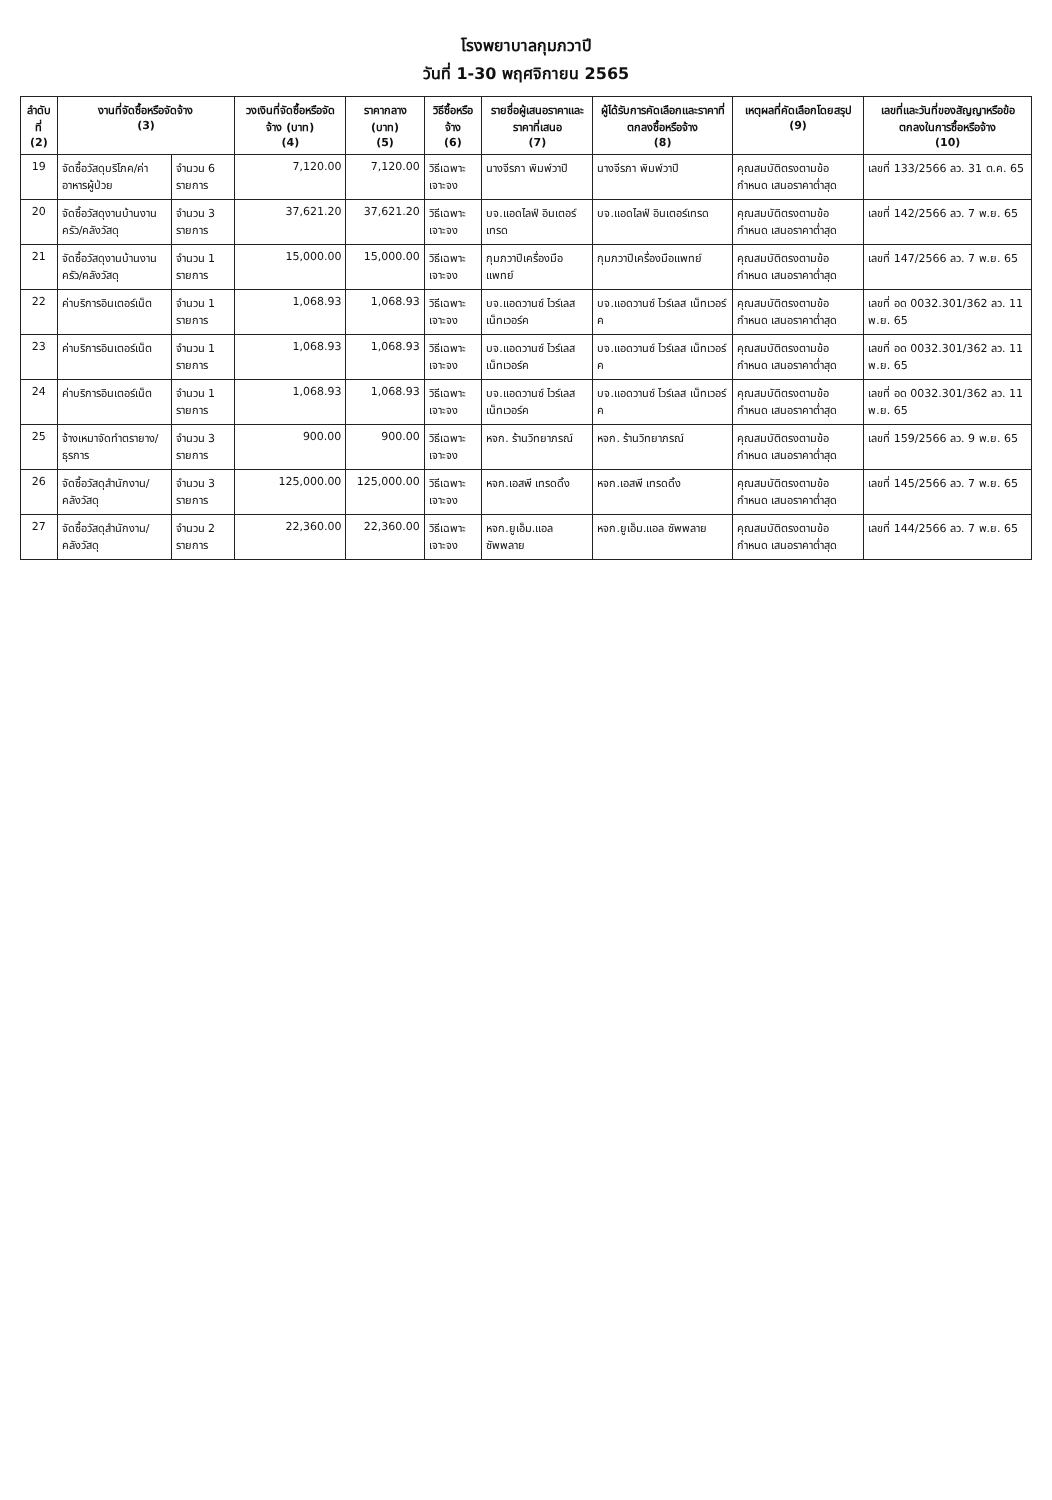โรงพยาบาลกุมภวาปี
วันที่ 1-30 พฤศจิกายน 2565
| ลำดับที่ (2) | งานที่จัดซื้อหรือจัดจ้าง (3) | | วงเงินที่จัดซื้อหรือจัดจ้าง (บาท) (4) | ราคากลาง (บาท) (5) | วิธีซื้อหรือจ้าง (6) | รายชื่อผู้เสนอราคาและราคาที่เสนอ (7) | ผู้ได้รับการคัดเลือกและราคาที่ตกลงซื้อหรือจ้าง (8) | เหตุผลที่คัดเลือกโดยสรุป (9) | เลขที่และวันที่ของสัญญาหรือข้อตกลงในการซื้อหรือจ้าง (10) |
| --- | --- | --- | --- | --- | --- | --- | --- | --- | --- |
| 19 | จัดซื้อวัสดุบริโภค/ค่าอาหารผู้ป่วย | จำนวน 6 รายการ | 7,120.00 | 7,120.00 | วิธีเฉพาะเจาะจง | นางจีรภา พิมพ์วาปี | นางจีรภา พิมพ์วาปี | คุณสมบัติตรงตามข้อกำหนด เสนอราคาต่ำสุด | เลขที่ 133/2566 ลว. 31 ต.ค. 65 |
| 20 | จัดซื้อวัสดุงานบ้านงานครัว/คลังวัสดุ | จำนวน 3 รายการ | 37,621.20 | 37,621.20 | วิธีเฉพาะเจาะจง | บจ.แอดไลฟ์ อินเตอร์เทรด | บจ.แอดไลฟ์ อินเตอร์เทรด | คุณสมบัติตรงตามข้อกำหนด เสนอราคาต่ำสุด | เลขที่ 142/2566 ลว. 7 พ.ย. 65 |
| 21 | จัดซื้อวัสดุงานบ้านงานครัว/คลังวัสดุ | จำนวน 1 รายการ | 15,000.00 | 15,000.00 | วิธีเฉพาะเจาะจง | กุมภวาปีเครื่องมือแพทย์ | กุมภวาปีเครื่องมือแพทย์ | คุณสมบัติตรงตามข้อกำหนด เสนอราคาต่ำสุด | เลขที่ 147/2566 ลว. 7 พ.ย. 65 |
| 22 | ค่าบริการอินเตอร์เน็ต | จำนวน 1 รายการ | 1,068.93 | 1,068.93 | วิธีเฉพาะเจาะจง | บจ.แอดวานซ์ ไวร์เลส เน็ทเวอร์ค | บจ.แอดวานซ์ ไวร์เลส เน็ทเวอร์ค | คุณสมบัติตรงตามข้อกำหนด เสนอราคาต่ำสุด | เลขที่ อด 0032.301/362 ลว. 11 พ.ย. 65 |
| 23 | ค่าบริการอินเตอร์เน็ต | จำนวน 1 รายการ | 1,068.93 | 1,068.93 | วิธีเฉพาะเจาะจง | บจ.แอดวานซ์ ไวร์เลส เน็ทเวอร์ค | บจ.แอดวานซ์ ไวร์เลส เน็ทเวอร์ค | คุณสมบัติตรงตามข้อกำหนด เสนอราคาต่ำสุด | เลขที่ อด 0032.301/362 ลว. 11 พ.ย. 65 |
| 24 | ค่าบริการอินเตอร์เน็ต | จำนวน 1 รายการ | 1,068.93 | 1,068.93 | วิธีเฉพาะเจาะจง | บจ.แอดวานซ์ ไวร์เลส เน็ทเวอร์ค | บจ.แอดวานซ์ ไวร์เลส เน็ทเวอร์ค | คุณสมบัติตรงตามข้อกำหนด เสนอราคาต่ำสุด | เลขที่ อด 0032.301/362 ลว. 11 พ.ย. 65 |
| 25 | จ้างเหมาจัดทำตรายาง/ธุรการ | จำนวน 3 รายการ | 900.00 | 900.00 | วิธีเฉพาะเจาะจง | หจก. ร้านวิทยาภรณ์ | หจก. ร้านวิทยาภรณ์ | คุณสมบัติตรงตามข้อกำหนด เสนอราคาต่ำสุด | เลขที่ 159/2566 ลว. 9 พ.ย. 65 |
| 26 | จัดซื้อวัสดุสำนักงาน/คลังวัสดุ | จำนวน 3 รายการ | 125,000.00 | 125,000.00 | วิธีเฉพาะเจาะจง | หจก.เอสพี เทรดดิ้ง | หจก.เอสพี เทรดดิ้ง | คุณสมบัติตรงตามข้อกำหนด เสนอราคาต่ำสุด | เลขที่ 145/2566 ลว. 7 พ.ย. 65 |
| 27 | จัดซื้อวัสดุสำนักงาน/คลังวัสดุ | จำนวน 2 รายการ | 22,360.00 | 22,360.00 | วิธีเฉพาะเจาะจง | หจก.ยูเอ็ม.แอล ซัพพลาย | หจก.ยูเอ็ม.แอล ซัพพลาย | คุณสมบัติตรงตามข้อกำหนด เสนอราคาต่ำสุด | เลขที่ 144/2566 ลว. 7 พ.ย. 65 |